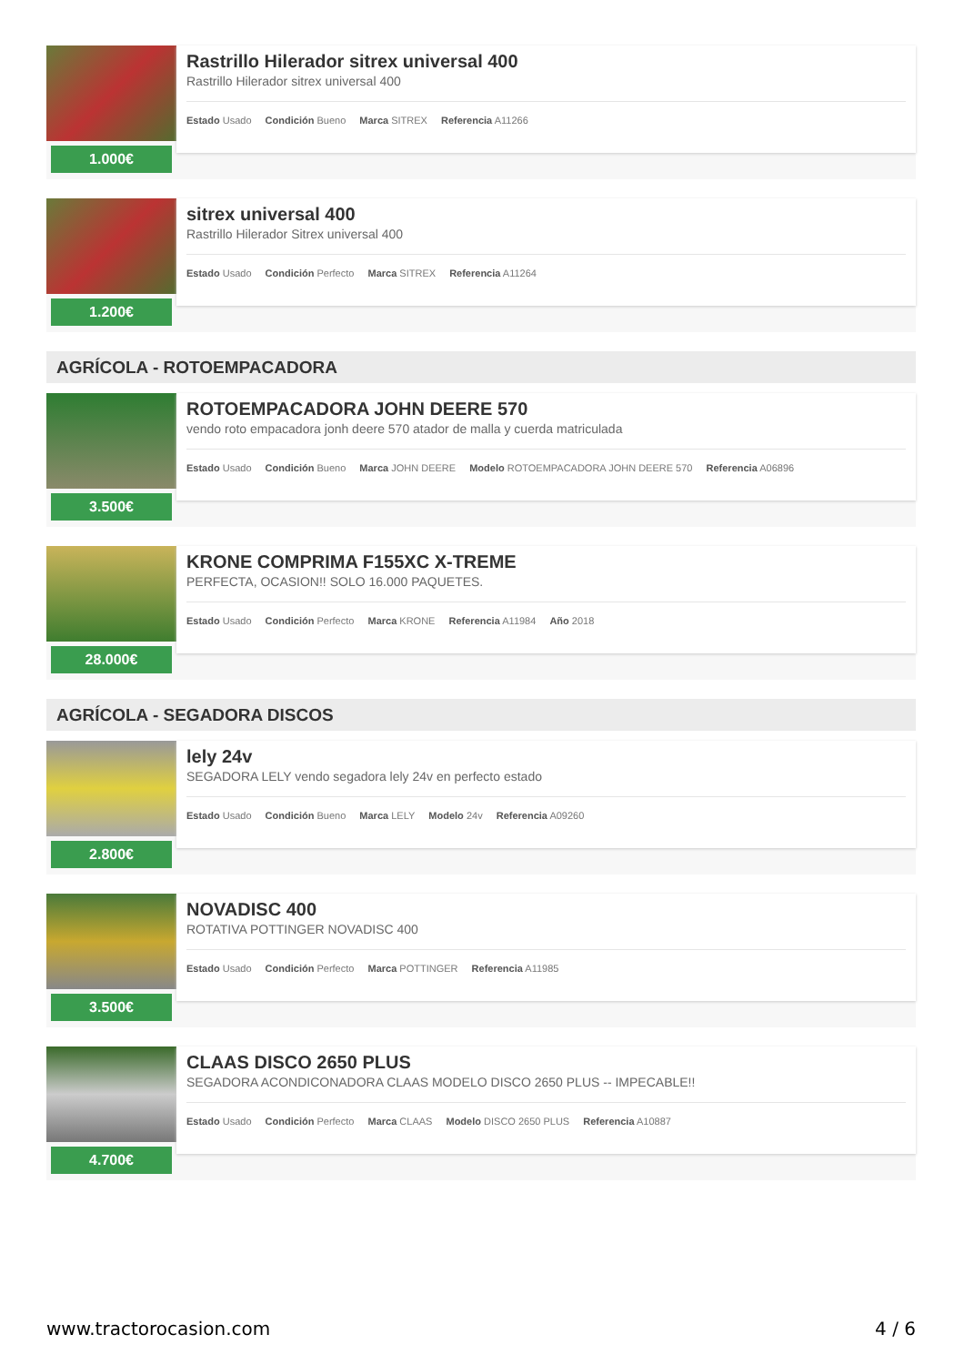1.000€
Rastrillo Hilerador sitrex universal 400
Rastrillo Hilerador sitrex universal 400
Estado Usado Condición Bueno Marca SITREX Referencia A11266
1.200€
sitrex universal 400
Rastrillo Hilerador Sitrex universal 400
Estado Usado Condición Perfecto Marca SITREX Referencia A11264
AGRÍCOLA - ROTOEMPACADORA
3.500€
ROTOEMPACADORA JOHN DEERE 570
vendo roto empacadora jonh deere 570 atador de malla y cuerda matriculada
Estado Usado Condición Bueno Marca JOHN DEERE Modelo ROTOEMPACADORA JOHN DEERE 570 Referencia A06896
28.000€
KRONE COMPRIMA F155XC X-TREME
PERFECTA, OCASION!! SOLO 16.000 PAQUETES.
Estado Usado Condición Perfecto Marca KRONE Referencia A11984 Año 2018
AGRÍCOLA - SEGADORA DISCOS
2.800€
lely 24v
SEGADORA LELY vendo segadora lely 24v en perfecto estado
Estado Usado Condición Bueno Marca LELY Modelo 24v Referencia A09260
3.500€
NOVADISC 400
ROTATIVA POTTINGER NOVADISC 400
Estado Usado Condición Perfecto Marca POTTINGER Referencia A11985
4.700€
CLAAS DISCO 2650 PLUS
SEGADORA ACONDICONADORA CLAAS MODELO DISCO 2650 PLUS -- IMPECABLE!!
Estado Usado Condición Perfecto Marca CLAAS Modelo DISCO 2650 PLUS Referencia A10887
www.tractorocasion.com 4 / 6